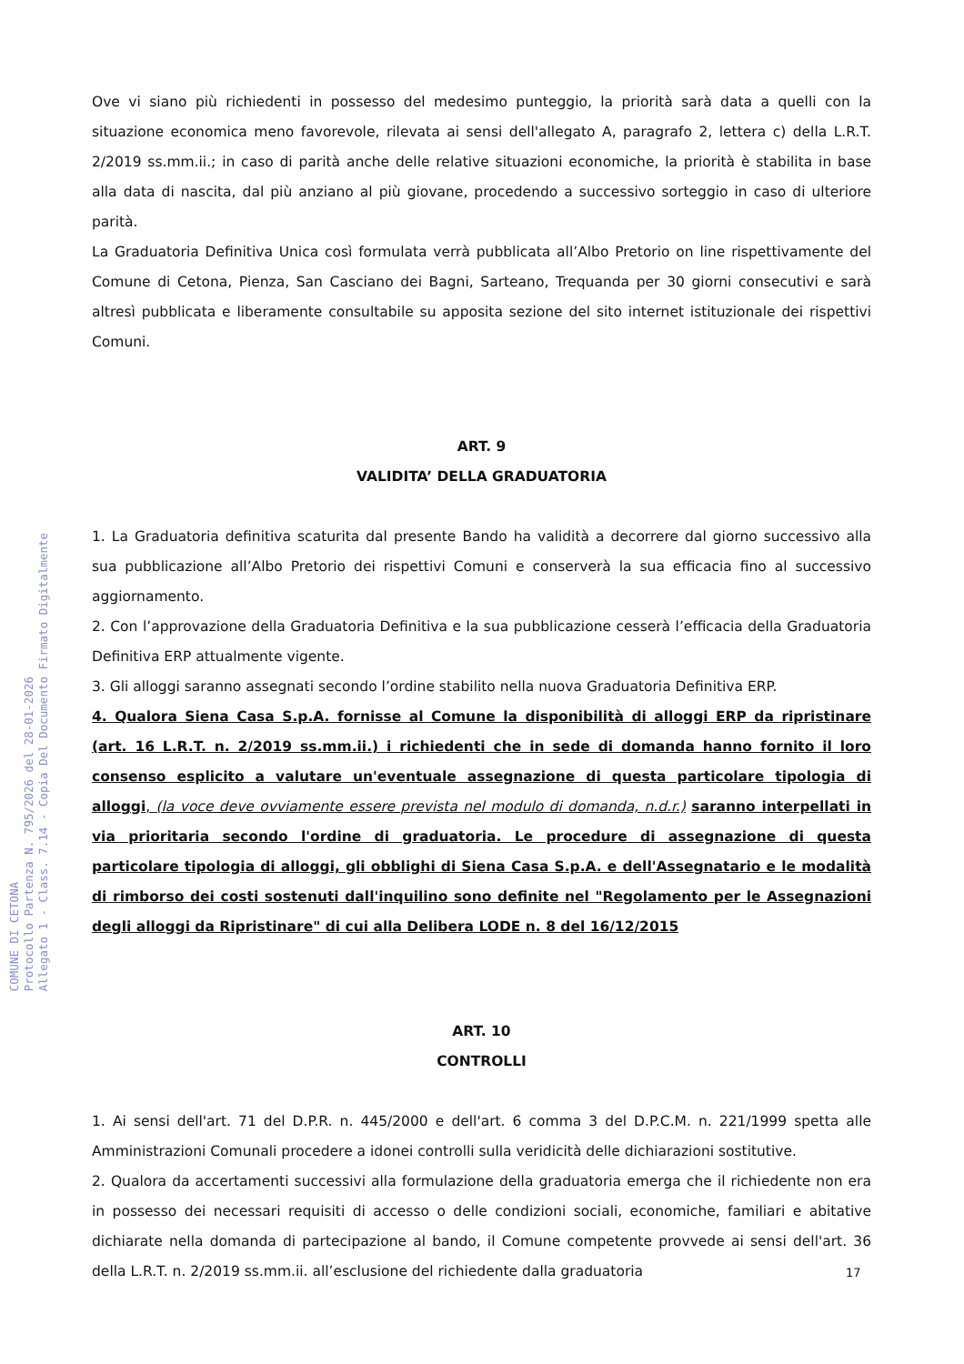COMUNE DI CETONA
Protocollo Partenza N. 795/2026 del 28-01-2026
Allegato 1 - Class. 7.14 - Copia Del Documento Firmato Digitalmente
Ove vi siano più richiedenti in possesso del medesimo punteggio, la priorità sarà data a quelli con la situazione economica meno favorevole, rilevata ai sensi dell'allegato A, paragrafo 2, lettera c) della L.R.T. 2/2019 ss.mm.ii.; in caso di parità anche delle relative situazioni economiche, la priorità è stabilita in base alla data di nascita, dal più anziano al più giovane, procedendo a successivo sorteggio in caso di ulteriore parità.
La Graduatoria Definitiva Unica così formulata verrà pubblicata all’Albo Pretorio on line rispettivamente del Comune di Cetona, Pienza, San Casciano dei Bagni, Sarteano, Trequanda per 30 giorni consecutivi e sarà altresì pubblicata e liberamente consultabile su apposita sezione del sito internet istituzionale dei rispettivi Comuni.
ART. 9
VALIDITA’ DELLA GRADUATORIA
1. La Graduatoria definitiva scaturita dal presente Bando ha validità a decorrere dal giorno successivo alla sua pubblicazione all’Albo Pretorio dei rispettivi Comuni e conserverà la sua efficacia fino al successivo aggiornamento.
2. Con l’approvazione della Graduatoria Definitiva e la sua pubblicazione cesserà l’efficacia della Graduatoria Definitiva ERP attualmente vigente.
3. Gli alloggi saranno assegnati secondo l’ordine stabilito nella nuova Graduatoria Definitiva ERP.
4. Qualora Siena Casa S.p.A. fornisse al Comune la disponibilità di alloggi ERP da ripristinare (art. 16 L.R.T. n. 2/2019 ss.mm.ii.) i richiedenti che in sede di domanda hanno fornito il loro consenso esplicito a valutare un'eventuale assegnazione di questa particolare tipologia di alloggi, (la voce deve ovviamente essere prevista nel modulo di domanda, n.d.r.) saranno interpellati in via prioritaria secondo l'ordine di graduatoria. Le procedure di assegnazione di questa particolare tipologia di alloggi, gli obblighi di Siena Casa S.p.A. e dell'Assegnatario e le modalità di rimborso dei costi sostenuti dall'inquilino sono definite nel "Regolamento per le Assegnazioni degli alloggi da Ripristinare" di cui alla Delibera LODE n. 8 del 16/12/2015
ART. 10
CONTROLLI
1. Ai sensi dell'art. 71 del D.P.R. n. 445/2000 e dell'art. 6 comma 3 del D.P.C.M. n. 221/1999 spetta alle Amministrazioni Comunali procedere a idonei controlli sulla veridicità delle dichiarazioni sostitutive.
2. Qualora da accertamenti successivi alla formulazione della graduatoria emerga che il richiedente non era in possesso dei necessari requisiti di accesso o delle condizioni sociali, economiche, familiari e abitative dichiarate nella domanda di partecipazione al bando, il Comune competente provvede ai sensi dell'art. 36 della L.R.T. n. 2/2019 ss.mm.ii. all’esclusione del richiedente dalla graduatoria
17